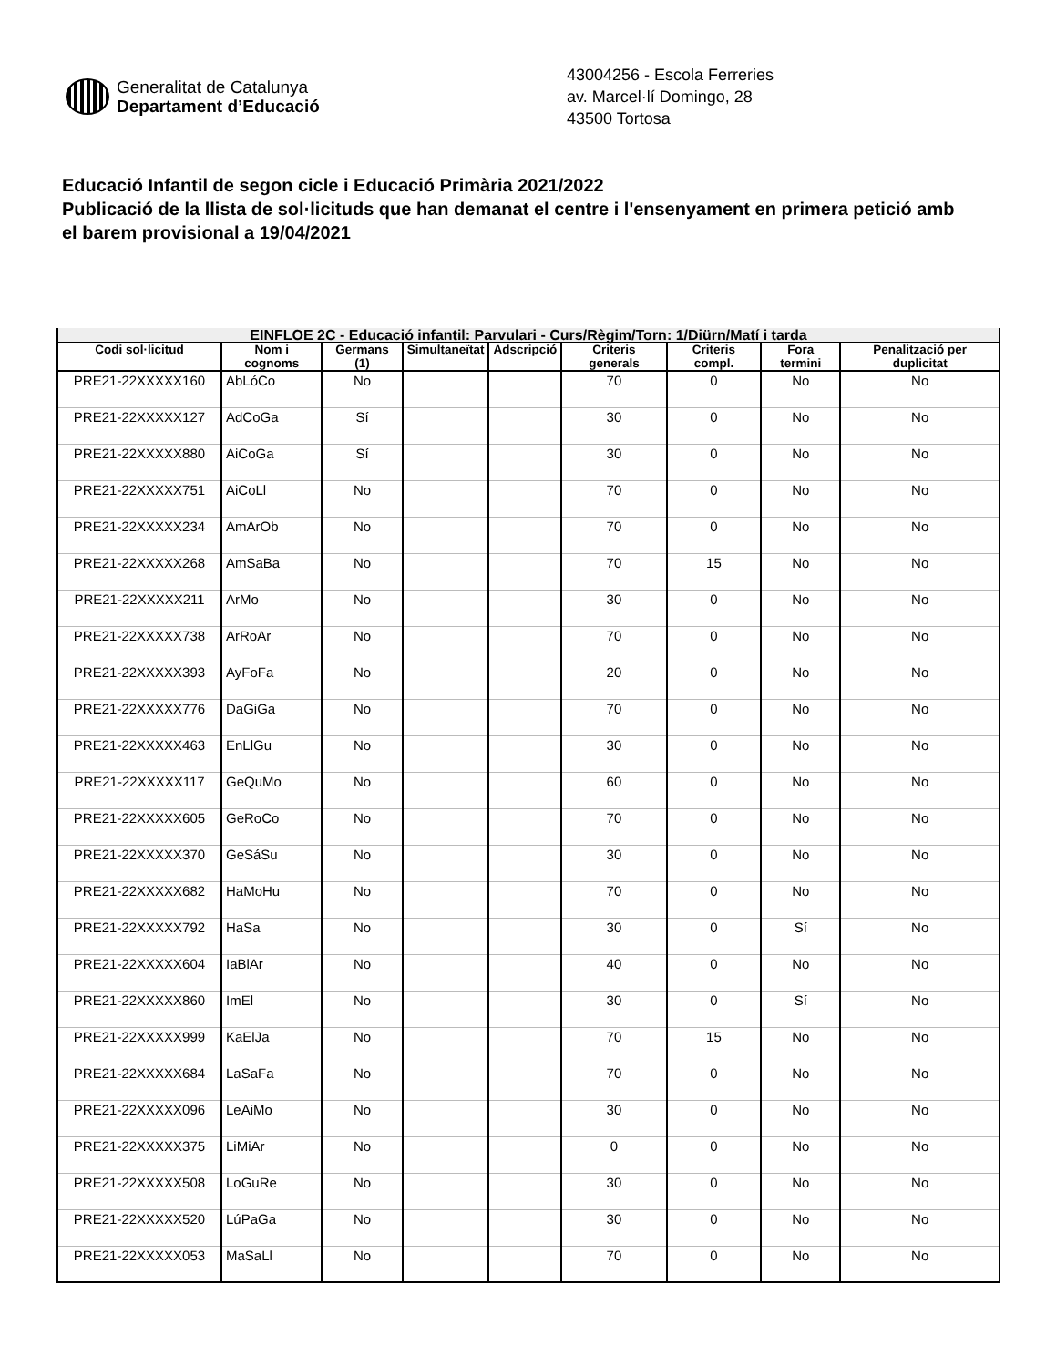Generalitat de Catalunya
Departament d’Educació
43004256 - Escola Ferreries
av. Marcel·lí Domingo, 28
43500 Tortosa
Educació Infantil de segon cicle i Educació Primària 2021/2022
Publicació de la llista de sol·licituds que han demanat el centre i l'ensenyament en primera petició amb el barem provisional a 19/04/2021
| EINFLOE 2C - Educació infantil: Parvulari - Curs/Règim/Torn: 1/Diürn/Matí i tarda | | | | | | | | |
| --- | --- | --- | --- | --- | --- | --- | --- | --- |
| Codi sol·licitud | Nom i cognoms | Germans (1) | Simultaneïtat | Adscripció | Criteris generals | Criteris compl. | Fora termini | Penalització per duplicitat |
| PRE21-22XXXXX160 | AbLóCo | No | | | 70 | 0 | No | No |
| PRE21-22XXXXX127 | AdCoGa | Sí | | | 30 | 0 | No | No |
| PRE21-22XXXXX880 | AiCoGa | Sí | | | 30 | 0 | No | No |
| PRE21-22XXXXX751 | AiCoLl | No | | | 70 | 0 | No | No |
| PRE21-22XXXXX234 | AmArOb | No | | | 70 | 0 | No | No |
| PRE21-22XXXXX268 | AmSaBa | No | | | 70 | 15 | No | No |
| PRE21-22XXXXX211 | ArMo | No | | | 30 | 0 | No | No |
| PRE21-22XXXXX738 | ArRoAr | No | | | 70 | 0 | No | No |
| PRE21-22XXXXX393 | AyFoFa | No | | | 20 | 0 | No | No |
| PRE21-22XXXXX776 | DaGiGa | No | | | 70 | 0 | No | No |
| PRE21-22XXXXX463 | EnLlGu | No | | | 30 | 0 | No | No |
| PRE21-22XXXXX117 | GeQuMo | No | | | 60 | 0 | No | No |
| PRE21-22XXXXX605 | GeRoCo | No | | | 70 | 0 | No | No |
| PRE21-22XXXXX370 | GeSáSu | No | | | 30 | 0 | No | No |
| PRE21-22XXXXX682 | HaMoHu | No | | | 70 | 0 | No | No |
| PRE21-22XXXXX792 | HaSa | No | | | 30 | 0 | Sí | No |
| PRE21-22XXXXX604 | IaBlAr | No | | | 40 | 0 | No | No |
| PRE21-22XXXXX860 | ImEl | No | | | 30 | 0 | Sí | No |
| PRE21-22XXXXX999 | KaElJa | No | | | 70 | 15 | No | No |
| PRE21-22XXXXX684 | LaSaFa | No | | | 70 | 0 | No | No |
| PRE21-22XXXXX096 | LeAiMo | No | | | 30 | 0 | No | No |
| PRE21-22XXXXX375 | LiMiAr | No | | | 0 | 0 | No | No |
| PRE21-22XXXXX508 | LoGuRe | No | | | 30 | 0 | No | No |
| PRE21-22XXXXX520 | LúPaGa | No | | | 30 | 0 | No | No |
| PRE21-22XXXXX053 | MaSaLl | No | | | 70 | 0 | No | No |